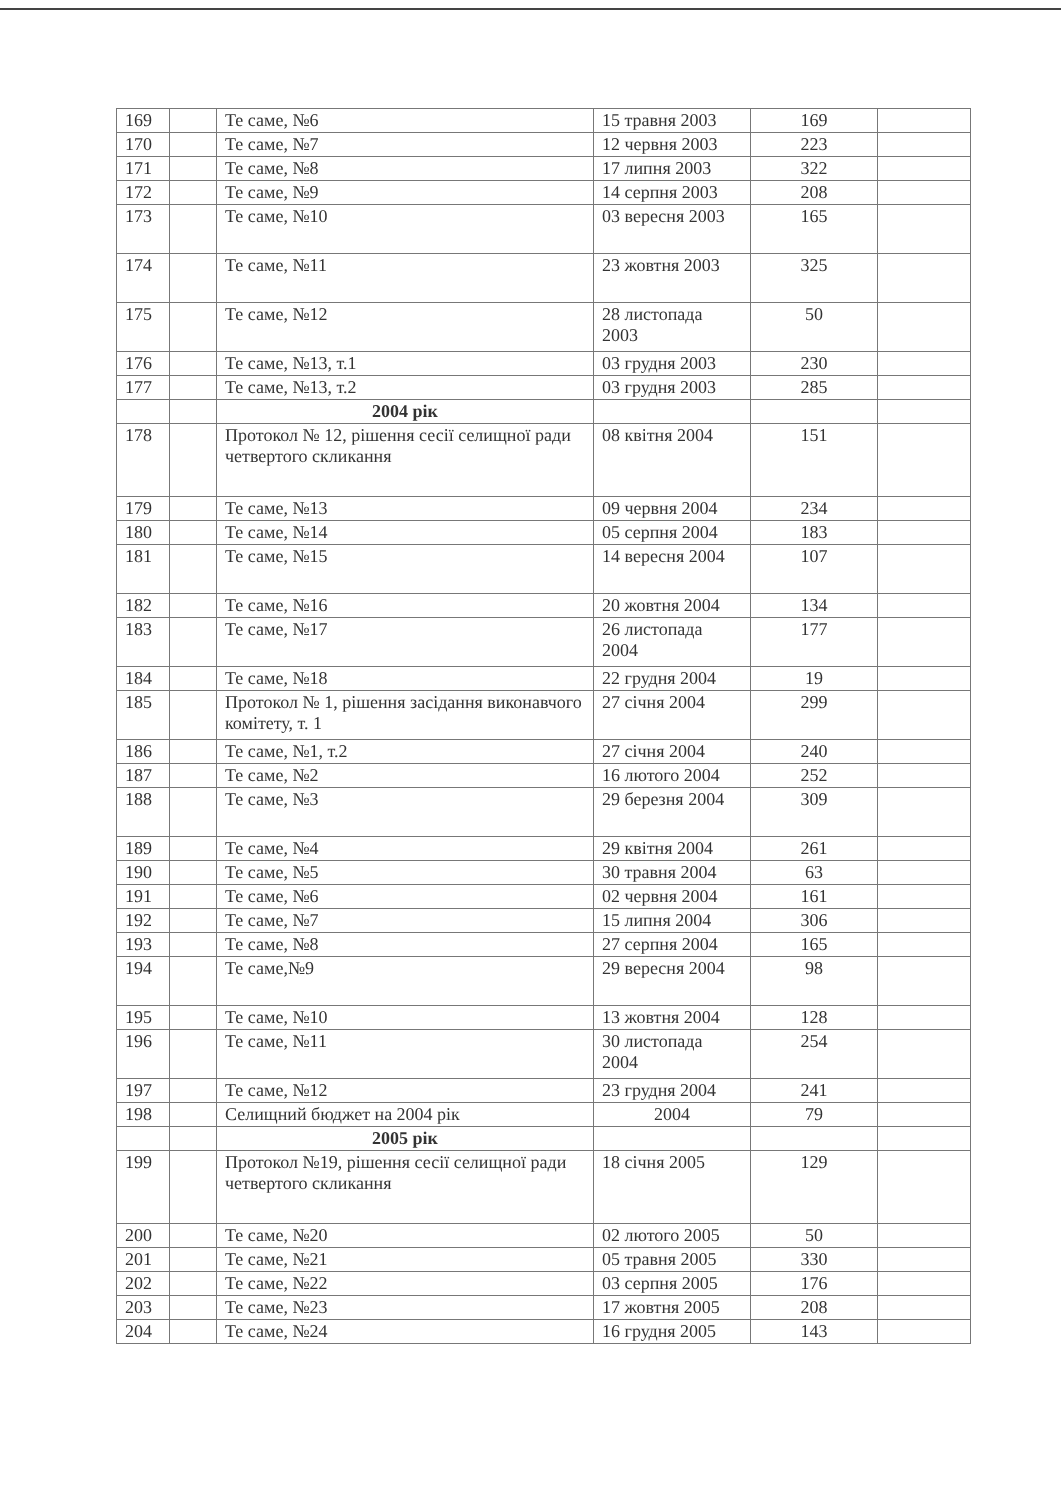| 169 | | Те саме, №6 | 15 травня 2003 | 169 | |
| 170 | | Те саме, №7 | 12 червня 2003 | 223 | |
| 171 | | Те саме, №8 | 17 липня 2003 | 322 | |
| 172 | | Те саме, №9 | 14 серпня 2003 | 208 | |
| 173 | | Те саме, №10 | 03 вересня 2003 | 165 | |
| 174 | | Те саме, №11 | 23 жовтня 2003 | 325 | |
| 175 | | Те саме, №12 | 28 листопада 2003 | 50 | |
| 176 | | Те саме, №13, т.1 | 03 грудня 2003 | 230 | |
| 177 | | Те саме, №13, т.2 | 03 грудня 2003 | 285 | |
| | | 2004 рік | | | |
| 178 | | Протокол № 12, рішення сесії селищної ради четвертого скликання | 08 квітня 2004 | 151 | |
| 179 | | Те саме, №13 | 09 червня 2004 | 234 | |
| 180 | | Те саме, №14 | 05 серпня 2004 | 183 | |
| 181 | | Те саме, №15 | 14 вересня 2004 | 107 | |
| 182 | | Те саме, №16 | 20 жовтня 2004 | 134 | |
| 183 | | Те саме, №17 | 26 листопада 2004 | 177 | |
| 184 | | Те саме, №18 | 22 грудня 2004 | 19 | |
| 185 | | Протокол № 1, рішення засідання виконавчого комітету, т. 1 | 27 січня 2004 | 299 | |
| 186 | | Те саме, №1, т.2 | 27 січня 2004 | 240 | |
| 187 | | Те саме, №2 | 16 лютого 2004 | 252 | |
| 188 | | Те саме, №3 | 29 березня 2004 | 309 | |
| 189 | | Те саме, №4 | 29 квітня 2004 | 261 | |
| 190 | | Те саме, №5 | 30 травня 2004 | 63 | |
| 191 | | Те саме, №6 | 02 червня 2004 | 161 | |
| 192 | | Те саме, №7 | 15 липня 2004 | 306 | |
| 193 | | Те саме, №8 | 27 серпня 2004 | 165 | |
| 194 | | Те саме,№9 | 29 вересня 2004 | 98 | |
| 195 | | Те саме, №10 | 13 жовтня 2004 | 128 | |
| 196 | | Те саме, №11 | 30 листопада 2004 | 254 | |
| 197 | | Те саме, №12 | 23 грудня 2004 | 241 | |
| 198 | | Селищний бюджет на 2004 рік | 2004 | 79 | |
| | | 2005 рік | | | |
| 199 | | Протокол №19, рішення сесії селищної ради четвертого скликання | 18 січня 2005 | 129 | |
| 200 | | Те саме, №20 | 02 лютого 2005 | 50 | |
| 201 | | Те саме, №21 | 05 травня 2005 | 330 | |
| 202 | | Те саме, №22 | 03 серпня 2005 | 176 | |
| 203 | | Те саме, №23 | 17 жовтня 2005 | 208 | |
| 204 | | Те саме, №24 | 16 грудня 2005 | 143 | |